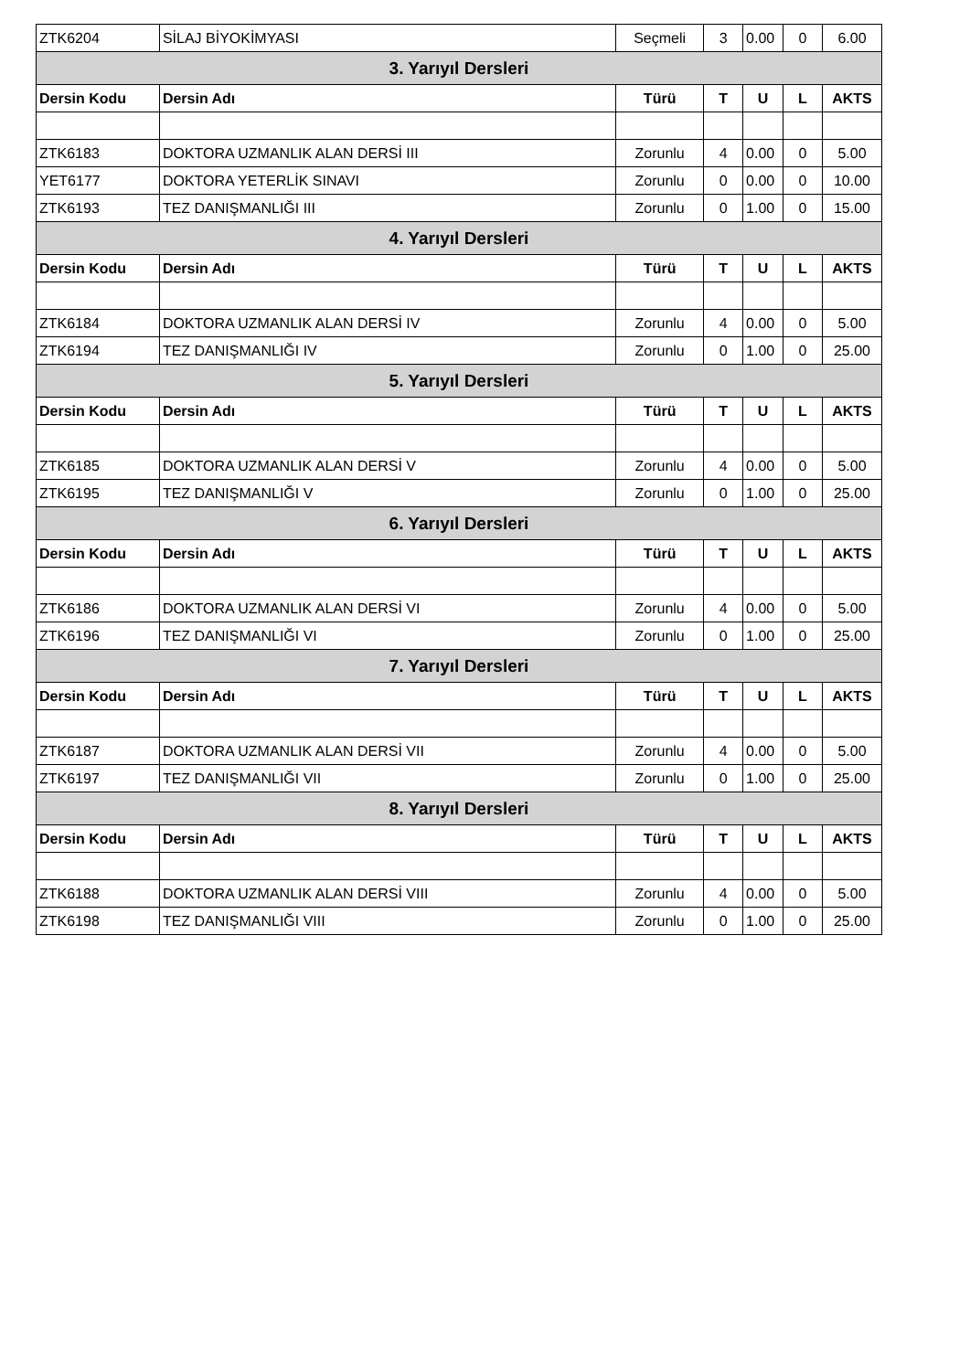| ZTK6204 | SİLAJ BİYOKİMYASI | Seçmeli | 3 | 0.00 | 0 | 6.00 |
| 3. Yarıyıl Dersleri | | | | | | |
| Dersin Kodu | Dersin Adı | Türü | T | U | L | AKTS |
| ZTK6183 | DOKTORA UZMANLIK ALAN DERSİ III | Zorunlu | 4 | 0.00 | 0 | 5.00 |
| YET6177 | DOKTORA YETERLİK SINAVI | Zorunlu | 0 | 0.00 | 0 | 10.00 |
| ZTK6193 | TEZ DANIŞMANLIĞI III | Zorunlu | 0 | 1.00 | 0 | 15.00 |
| 4. Yarıyıl Dersleri | | | | | | |
| Dersin Kodu | Dersin Adı | Türü | T | U | L | AKTS |
| ZTK6184 | DOKTORA UZMANLIK ALAN DERSİ IV | Zorunlu | 4 | 0.00 | 0 | 5.00 |
| ZTK6194 | TEZ DANIŞMANLIĞI IV | Zorunlu | 0 | 1.00 | 0 | 25.00 |
| 5. Yarıyıl Dersleri | | | | | | |
| Dersin Kodu | Dersin Adı | Türü | T | U | L | AKTS |
| ZTK6185 | DOKTORA UZMANLIK ALAN DERSİ V | Zorunlu | 4 | 0.00 | 0 | 5.00 |
| ZTK6195 | TEZ DANIŞMANLIĞI V | Zorunlu | 0 | 1.00 | 0 | 25.00 |
| 6. Yarıyıl Dersleri | | | | | | |
| Dersin Kodu | Dersin Adı | Türü | T | U | L | AKTS |
| ZTK6186 | DOKTORA UZMANLIK ALAN DERSİ VI | Zorunlu | 4 | 0.00 | 0 | 5.00 |
| ZTK6196 | TEZ DANIŞMANLIĞI VI | Zorunlu | 0 | 1.00 | 0 | 25.00 |
| 7. Yarıyıl Dersleri | | | | | | |
| Dersin Kodu | Dersin Adı | Türü | T | U | L | AKTS |
| ZTK6187 | DOKTORA UZMANLIK ALAN DERSİ VII | Zorunlu | 4 | 0.00 | 0 | 5.00 |
| ZTK6197 | TEZ DANIŞMANLIĞI VII | Zorunlu | 0 | 1.00 | 0 | 25.00 |
| 8. Yarıyıl Dersleri | | | | | | |
| Dersin Kodu | Dersin Adı | Türü | T | U | L | AKTS |
| ZTK6188 | DOKTORA UZMANLIK ALAN DERSİ VIII | Zorunlu | 4 | 0.00 | 0 | 5.00 |
| ZTK6198 | TEZ DANIŞMANLIĞI VIII | Zorunlu | 0 | 1.00 | 0 | 25.00 |